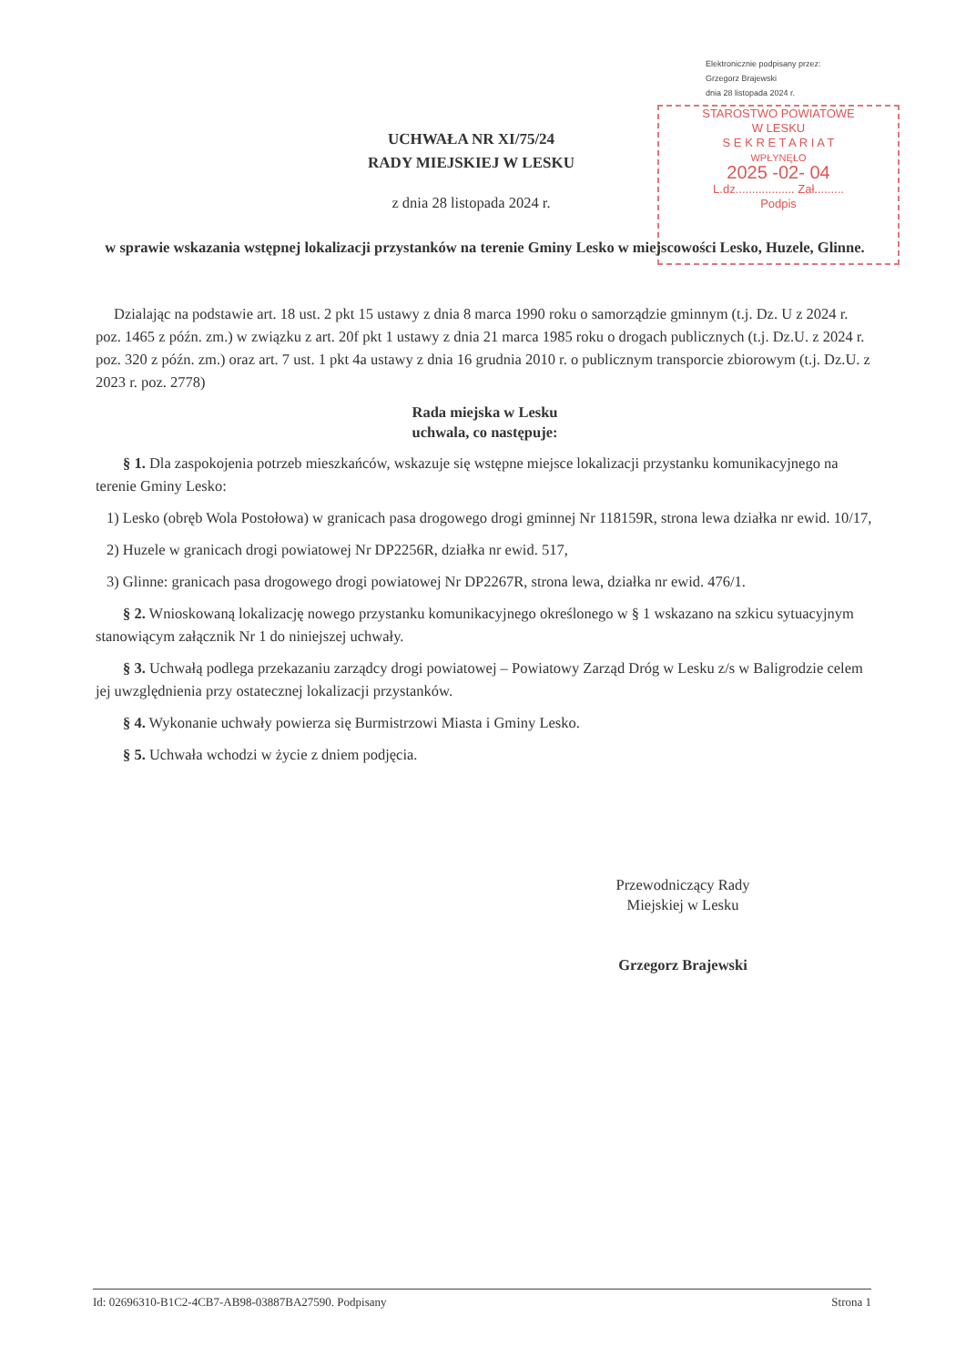Elektronicznie podpisany przez:
Grzegorz Brajewski
dnia 28 listopada 2024 r.
STAROSTWO POWIATOWE
W LESKU
S E K R E T A R I A T
WPŁYNĘŁO
2025 -02- 04
L.dz.................. Zał.........
Podpis
UCHWAŁA NR XI/75/24
RADY MIEJSKIEJ W LESKU
z dnia 28 listopada 2024 r.
w sprawie wskazania wstępnej lokalizacji przystanków na terenie Gminy Lesko w miejscowości Lesko, Huzele, Glinne.
Dzialając na podstawie art. 18 ust. 2 pkt 15 ustawy z dnia 8 marca 1990 roku o samorządzie gminnym (t.j. Dz. U z 2024 r. poz. 1465 z późn. zm.) w związku z art. 20f pkt 1 ustawy z dnia 21 marca 1985 roku o drogach publicznych (t.j. Dz.U. z 2024 r. poz. 320 z późn. zm.) oraz art. 7 ust. 1 pkt 4a ustawy z dnia 16 grudnia 2010 r. o publicznym transporcie zbiorowym (t.j. Dz.U. z 2023 r. poz. 2778)
Rada miejska w Lesku
uchwala, co następuje:
§ 1. Dla zaspokojenia potrzeb mieszkańców, wskazuje się wstępne miejsce lokalizacji przystanku komunikacyjnego na terenie Gminy Lesko:
1) Lesko (obręb Wola Postołowa) w granicach pasa drogowego drogi gminnej Nr 118159R, strona lewa działka nr ewid. 10/17,
2) Huzele w granicach drogi powiatowej Nr DP2256R, działka nr ewid. 517,
3) Glinne: granicach pasa drogowego drogi powiatowej Nr DP2267R, strona lewa, działka nr ewid. 476/1.
§ 2. Wnioskowaną lokalizację nowego przystanku komunikacyjnego określonego w § 1 wskazano na szkicu sytuacyjnym stanowiącym załącznik Nr 1 do niniejszej uchwały.
§ 3. Uchwałą podlega przekazaniu zarządcy drogi powiatowej – Powiatowy Zarząd Dróg w Lesku z/s w Baligrodzie celem jej uwzględnienia przy ostatecznej lokalizacji przystanków.
§ 4. Wykonanie uchwały powierza się Burmistrzowi Miasta i Gminy Lesko.
§ 5. Uchwała wchodzi w życie z dniem podjęcia.
Przewodniczący Rady
Miejskiej w Lesku
Grzegorz Brajewski
Id: 02696310-B1C2-4CB7-AB98-03887BA27590. Podpisany Strona 1